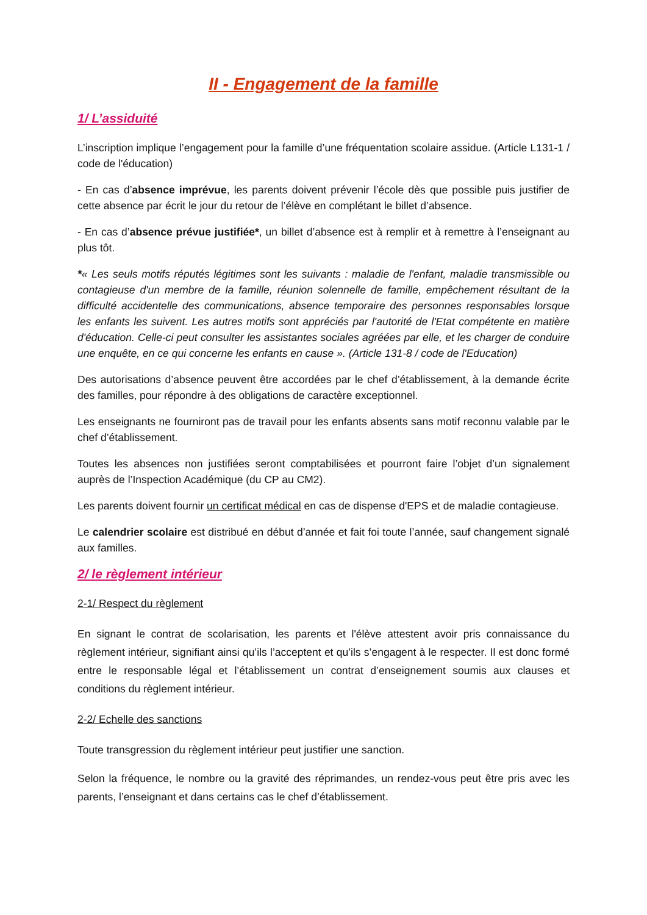II - Engagement de la famille
1/ L’assiduité
L’inscription implique l’engagement pour la famille d’une fréquentation scolaire assidue. (Article L131-1 / code de l'éducation)
- En cas d’absence imprévue, les parents doivent prévenir l’école dès que possible puis justifier de cette absence par écrit le jour du retour de l’élève en complétant le billet d’absence.
- En cas d’absence prévue justifiée*, un billet d’absence est à remplir et à remettre à l’enseignant au plus tôt.
*« Les seuls motifs réputés légitimes sont les suivants : maladie de l'enfant, maladie transmissible ou contagieuse d'un membre de la famille, réunion solennelle de famille, empêchement résultant de la difficulté accidentelle des communications, absence temporaire des personnes responsables lorsque les enfants les suivent. Les autres motifs sont appréciés par l'autorité de l'Etat compétente en matière d'éducation. Celle-ci peut consulter les assistantes sociales agréées par elle, et les charger de conduire une enquête, en ce qui concerne les enfants en cause ». (Article 131-8 / code de l'Education)
Des autorisations d’absence peuvent être accordées par le chef d’établissement, à la demande écrite des familles, pour répondre à des obligations de caractère exceptionnel.
Les enseignants ne fourniront pas de travail pour les enfants absents sans motif reconnu valable par le chef d’établissement.
Toutes les absences non justifiées seront comptabilisées et pourront faire l’objet d’un signalement auprès de l’Inspection Académique (du CP au CM2).
Les parents doivent fournir un certificat médical en cas de dispense d'EPS et de maladie contagieuse.
Le calendrier scolaire est distribué en début d’année et fait foi toute l’année, sauf changement signalé aux familles.
2/ le règlement intérieur
2-1/ Respect du règlement
En signant le contrat de scolarisation, les parents et l'élève attestent avoir pris connaissance du règlement intérieur, signifiant ainsi qu’ils l’acceptent et qu’ils s’engagent à le respecter. Il est donc formé entre le responsable légal et l’établissement un contrat d’enseignement soumis aux clauses et conditions du règlement intérieur.
2-2/ Echelle des sanctions
Toute transgression du règlement intérieur peut justifier une sanction.
Selon la fréquence, le nombre ou la gravité des réprimandes, un rendez-vous peut être pris avec les parents, l’enseignant et dans certains cas le chef d’établissement.